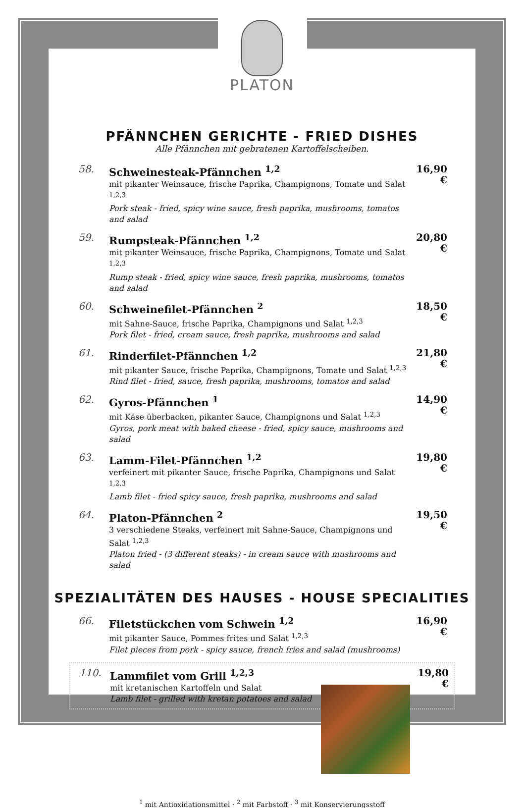PLATON
PFÄNNCHEN GERICHTE - FRIED DISHES
Alle Pfännchen mit gebratenen Kartoffelscheiben.
58. Schweinesteak-Pfännchen <sup>1,2</sup>
mit pikanter Weinsauce, frische Paprika, Champignons, Tomate und Salat <sup>1,2,3</sup>
Pork steak - fried, spicy wine sauce, fresh paprika, mushrooms, tomatos and salad
16,90 €
59. Rumpsteak-Pfännchen <sup>1,2</sup>
mit pikanter Weinsauce, frische Paprika, Champignons, Tomate und Salat <sup>1,2,3</sup>
Rump steak - fried, spicy wine sauce, fresh paprika, mushrooms, tomatos and salad
20,80 €
60. Schweinefilet-Pfännchen <sup>2</sup>
mit Sahne-Sauce, frische Paprika, Champignons und Salat <sup>1,2,3</sup>
Pork filet - fried, cream sauce, fresh paprika, mushrooms and salad
18,50 €
61. Rinderfilet-Pfännchen <sup>1,2</sup>
mit pikanter Sauce, frische Paprika, Champignons, Tomate und Salat <sup>1,2,3</sup>
Rind filet - fried, sauce, fresh paprika, mushrooms, tomatos and salad
21,80 €
62. Gyros-Pfännchen <sup>1</sup>
mit Käse überbacken, pikanter Sauce, Champignons und Salat <sup>1,2,3</sup>
Gyros, pork meat with baked cheese - fried, spicy sauce, mushrooms and salad
14,90 €
63. Lamm-Filet-Pfännchen <sup>1,2</sup>
verfeinert mit pikanter Sauce, frische Paprika, Champignons und Salat <sup>1,2,3</sup>
Lamb filet - fried spicy sauce, fresh paprika, mushrooms and salad
19,80 €
64. Platon-Pfännchen <sup>2</sup>
3 verschiedene Steaks, verfeinert mit Sahne-Sauce, Champignons und Salat <sup>1,2,3</sup>
Platon fried - (3 different steaks) - in cream sauce with mushrooms and salad
19,50 €
SPEZIALITÄTEN DES HAUSES - HOUSE SPECIALITIES
66. Filetstückchen vom Schwein <sup>1,2</sup>
mit pikanter Sauce, Pommes frites und Salat <sup>1,2,3</sup>
Filet pieces from pork - spicy sauce, french fries and salad (mushrooms)
16,90 €
110. Lammfilet vom Grill <sup>1,2,3</sup>
mit kretanischen Kartoffeln und Salat
Lamb filet - grilled with kretan potatoes and salad
19,80 €
<sup>1</sup> mit Antioxidationsmittel · <sup>2</sup> mit Farbstoff · <sup>3</sup> mit Konservierungsstoff